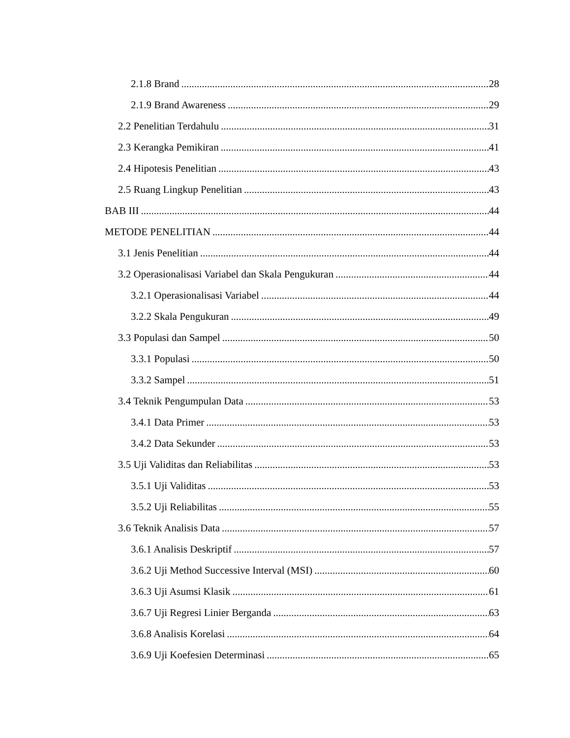2.1.8 Brand 28
2.1.9 Brand Awareness 29
2.2 Penelitian Terdahulu 31
2.3 Kerangka Pemikiran 41
2.4 Hipotesis Penelitian 43
2.5 Ruang Lingkup Penelitian 43
BAB III 44
METODE PENELITIAN 44
3.1 Jenis Penelitian 44
3.2 Operasionalisasi Variabel dan Skala Pengukuran 44
3.2.1 Operasionalisasi Variabel 44
3.2.2 Skala Pengukuran 49
3.3 Populasi dan Sampel 50
3.3.1 Populasi 50
3.3.2 Sampel 51
3.4 Teknik Pengumpulan Data 53
3.4.1 Data Primer 53
3.4.2 Data Sekunder 53
3.5 Uji Validitas dan Reliabilitas 53
3.5.1 Uji Validitas 53
3.5.2 Uji Reliabilitas 55
3.6 Teknik Analisis Data 57
3.6.1 Analisis Deskriptif 57
3.6.2 Uji Method Successive Interval (MSI) 60
3.6.3 Uji Asumsi Klasik 61
3.6.7 Uji Regresi Linier Berganda 63
3.6.8 Analisis Korelasi 64
3.6.9 Uji Koefesien Determinasi 65